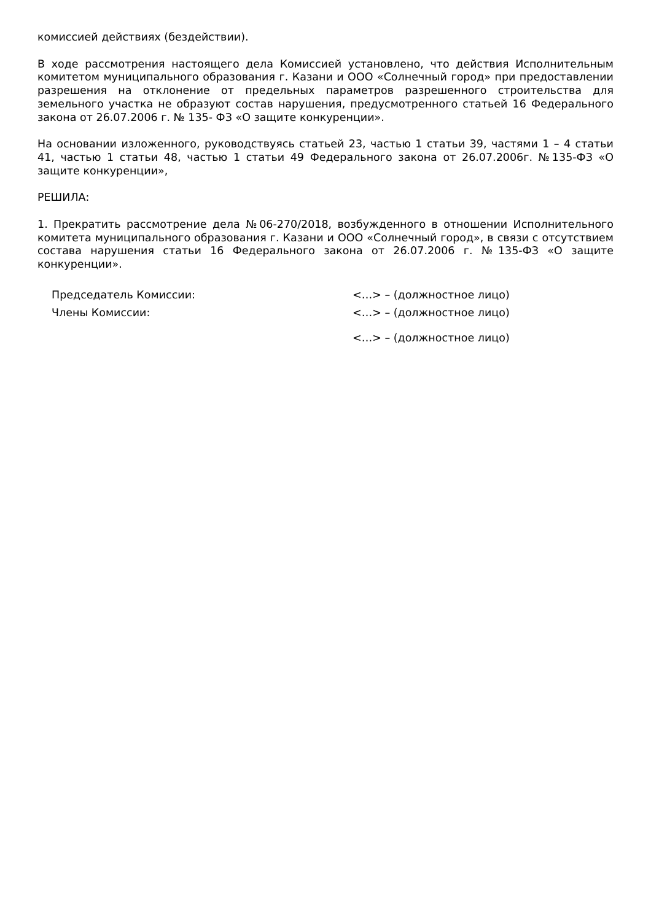комиссией действиях (бездействии).
В ходе рассмотрения настоящего дела Комиссией установлено, что действия Исполнительным комитетом муниципального образования г. Казани и ООО «Солнечный город» при предоставлении разрешения на отклонение от предельных параметров разрешенного строительства для земельного участка не образуют состав нарушения, предусмотренного статьей 16 Федерального закона от 26.07.2006 г. № 135- ФЗ «О защите конкуренции».
На основании изложенного, руководствуясь статьей 23, частью 1 статьи 39, частями 1 – 4 статьи 41, частью 1 статьи 48, частью 1 статьи 49 Федерального закона от 26.07.2006г. №135-ФЗ «О защите конкуренции»,
РЕШИЛА:
1. Прекратить рассмотрение дела №06-270/2018, возбужденного в отношении Исполнительного комитета муниципального образования г. Казани и ООО «Солнечный город», в связи с отсутствием состава нарушения статьи 16 Федерального закона от 26.07.2006 г. №135-ФЗ «О защите конкуренции».
Председатель Комиссии: <…> – (должностное лицо)
Члены Комиссии: <…> – (должностное лицо)
<…> – (должностное лицо)